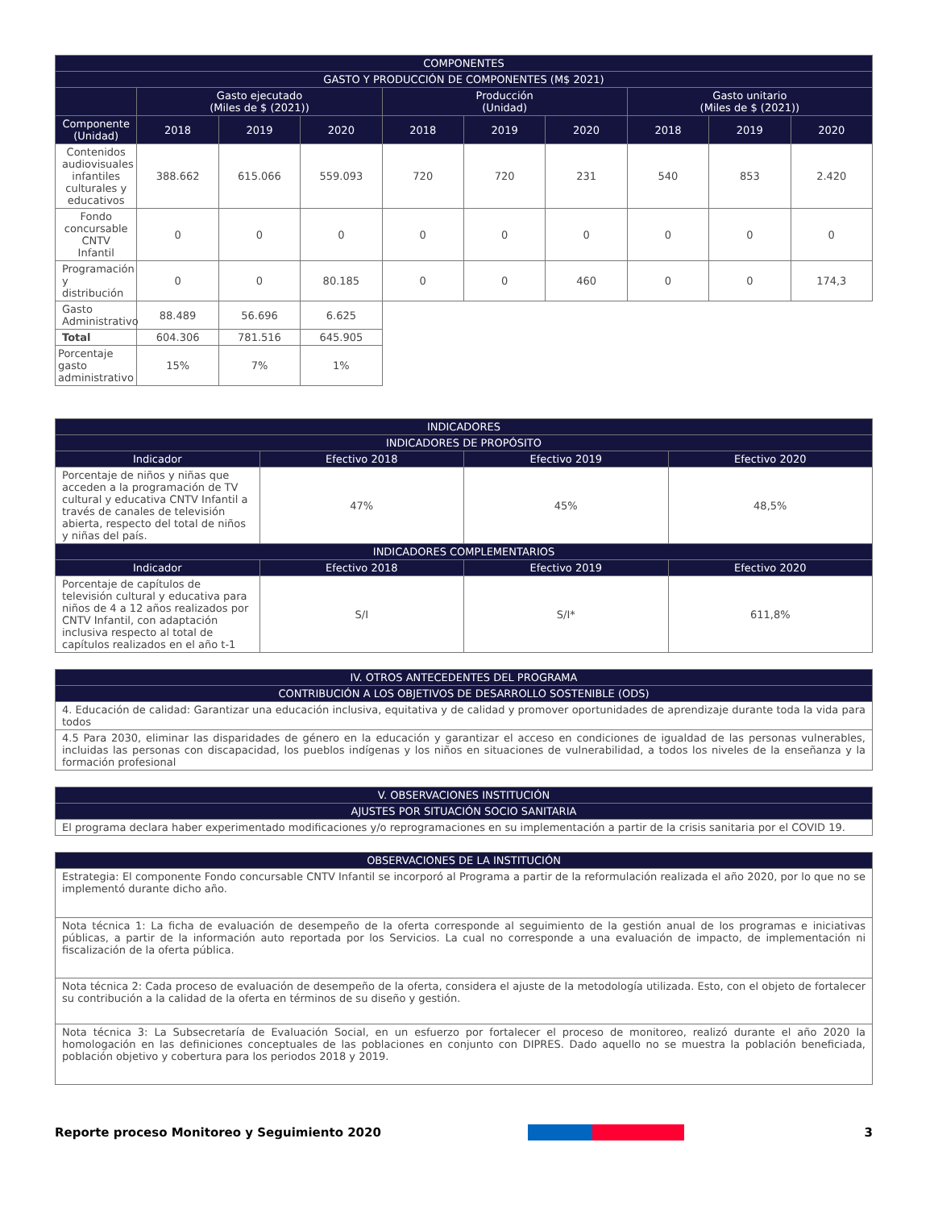| COMPONENTES | | | | | | | | | |
| --- | --- | --- | --- | --- | --- | --- | --- | --- | --- |
| GASTO Y PRODUCCIÓN DE COMPONENTES (M$ 2021) | | | | | | | | | |
| | Gasto ejecutado (Miles de $ (2021)) | | | Producción (Unidad) | | | Gasto unitario (Miles de $ (2021)) | | |
| Componente (Unidad) | 2018 | 2019 | 2020 | 2018 | 2019 | 2020 | 2018 | 2019 | 2020 |
| Contenidos audiovisuales infantiles culturales y educativos | 388.662 | 615.066 | 559.093 | 720 | 720 | 231 | 540 | 853 | 2.420 |
| Fondo concursable CNTV Infantil | 0 | 0 | 0 | 0 | 0 | 0 | 0 | 0 | 0 |
| Programación y distribución | 0 | 0 | 80.185 | 0 | 0 | 460 | 0 | 0 | 174,3 |
| Gasto Administrativo | 88.489 | 56.696 | 6.625 | | | | | | |
| Total | 604.306 | 781.516 | 645.905 | | | | | | |
| Porcentaje gasto administrativo | 15% | 7% | 1% | | | | | | |
| INDICADORES | | | |
| --- | --- | --- | --- |
| INDICADORES DE PROPÓSITO | | | |
| Indicador | Efectivo 2018 | Efectivo 2019 | Efectivo 2020 |
| Porcentaje de niños y niñas que acceden a la programación de TV cultural y educativa CNTV Infantil a través de canales de televisión abierta, respecto del total de niños y niñas del país. | 47% | 45% | 48,5% |
| INDICADORES COMPLEMENTARIOS | | | |
| Indicador | Efectivo 2018 | Efectivo 2019 | Efectivo 2020 |
| Porcentaje de capítulos de televisión cultural y educativa para niños de 4 a 12 años realizados por CNTV Infantil, con adaptación inclusiva respecto al total de capítulos realizados en el año t-1 | S/I | S/I* | 611,8% |
| IV. OTROS ANTECEDENTES DEL PROGRAMA |
| --- |
| CONTRIBUCIÓN A LOS OBJETIVOS DE DESARROLLO SOSTENIBLE (ODS) |
| 4. Educación de calidad: Garantizar una educación inclusiva, equitativa y de calidad y promover oportunidades de aprendizaje durante toda la vida para todos |
| 4.5 Para 2030, eliminar las disparidades de género en la educación y garantizar el acceso en condiciones de igualdad de las personas vulnerables, incluidas las personas con discapacidad, los pueblos indígenas y los niños en situaciones de vulnerabilidad, a todos los niveles de la enseñanza y la formación profesional |
| V. OBSERVACIONES INSTITUCIÓN |
| --- |
| AJUSTES POR SITUACIÓN SOCIO SANITARIA |
| El programa declara haber experimentado modificaciones y/o reprogramaciones en su implementación a partir de la crisis sanitaria por el COVID 19. |
| OBSERVACIONES DE LA INSTITUCIÓN |
| --- |
| Estrategia: El componente Fondo concursable CNTV Infantil se incorporó al Programa a partir de la reformulación realizada el año 2020, por lo que no se implementó durante dicho año. |
| Nota técnica 1: La ficha de evaluación de desempeño de la oferta corresponde al seguimiento de la gestión anual de los programas e iniciativas públicas, a partir de la información auto reportada por los Servicios. La cual no corresponde a una evaluación de impacto, de implementación ni fiscalización de la oferta pública. |
| Nota técnica 2: Cada proceso de evaluación de desempeño de la oferta, considera el ajuste de la metodología utilizada. Esto, con el objeto de fortalecer su contribución a la calidad de la oferta en términos de su diseño y gestión. |
| Nota técnica 3: La Subsecretaría de Evaluación Social, en un esfuerzo por fortalecer el proceso de monitoreo, realizó durante el año 2020 la homologación en las definiciones conceptuales de las poblaciones en conjunto con DIPRES. Dado aquello no se muestra la población beneficiada, población objetivo y cobertura para los periodos 2018 y 2019. |
Reporte proceso Monitoreo y Seguimiento 2020 3